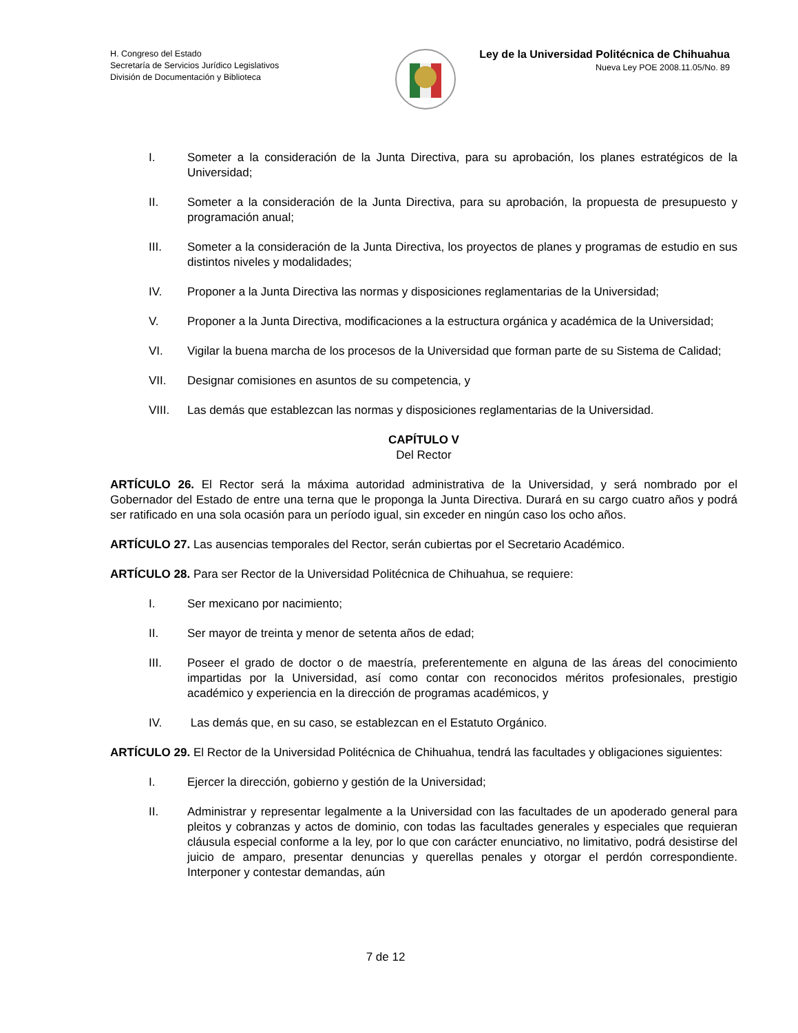H. Congreso del Estado
Secretaría de Servicios Jurídico Legislativos
División de Documentación y Biblioteca
Ley de la Universidad Politécnica de Chihuahua
Nueva Ley POE 2008.11.05/No. 89
I. Someter a la consideración de la Junta Directiva, para su aprobación, los planes estratégicos de la Universidad;
II. Someter a la consideración de la Junta Directiva, para su aprobación, la propuesta de presupuesto y programación anual;
III. Someter a la consideración de la Junta Directiva, los proyectos de planes y programas de estudio en sus distintos niveles y modalidades;
IV. Proponer a la Junta Directiva las normas y disposiciones reglamentarias de la Universidad;
V. Proponer a la Junta Directiva, modificaciones a la estructura orgánica y académica de la Universidad;
VI. Vigilar la buena marcha de los procesos de la Universidad que forman parte de su Sistema de Calidad;
VII. Designar comisiones en asuntos de su competencia, y
VIII. Las demás que establezcan las normas y disposiciones reglamentarias de la Universidad.
CAPÍTULO V
Del Rector
ARTÍCULO 26. El Rector será la máxima autoridad administrativa de la Universidad, y será nombrado por el Gobernador del Estado de entre una terna que le proponga la Junta Directiva. Durará en su cargo cuatro años y podrá ser ratificado en una sola ocasión para un período igual, sin exceder en ningún caso los ocho años.
ARTÍCULO 27. Las ausencias temporales del Rector, serán cubiertas por el Secretario Académico.
ARTÍCULO 28. Para ser Rector de la Universidad Politécnica de Chihuahua, se requiere:
I. Ser mexicano por nacimiento;
II. Ser mayor de treinta y menor de setenta años de edad;
III. Poseer el grado de doctor o de maestría, preferentemente en alguna de las áreas del conocimiento impartidas por la Universidad, así como contar con reconocidos méritos profesionales, prestigio académico y experiencia en la dirección de programas académicos, y
IV. Las demás que, en su caso, se establezcan en el Estatuto Orgánico.
ARTÍCULO 29. El Rector de la Universidad Politécnica de Chihuahua, tendrá las facultades y obligaciones siguientes:
I. Ejercer la dirección, gobierno y gestión de la Universidad;
II. Administrar y representar legalmente a la Universidad con las facultades de un apoderado general para pleitos y cobranzas y actos de dominio, con todas las facultades generales y especiales que requieran cláusula especial conforme a la ley, por lo que con carácter enunciativo, no limitativo, podrá desistirse del juicio de amparo, presentar denuncias y querellas penales y otorgar el perdón correspondiente. Interponer y contestar demandas, aún
7 de 12